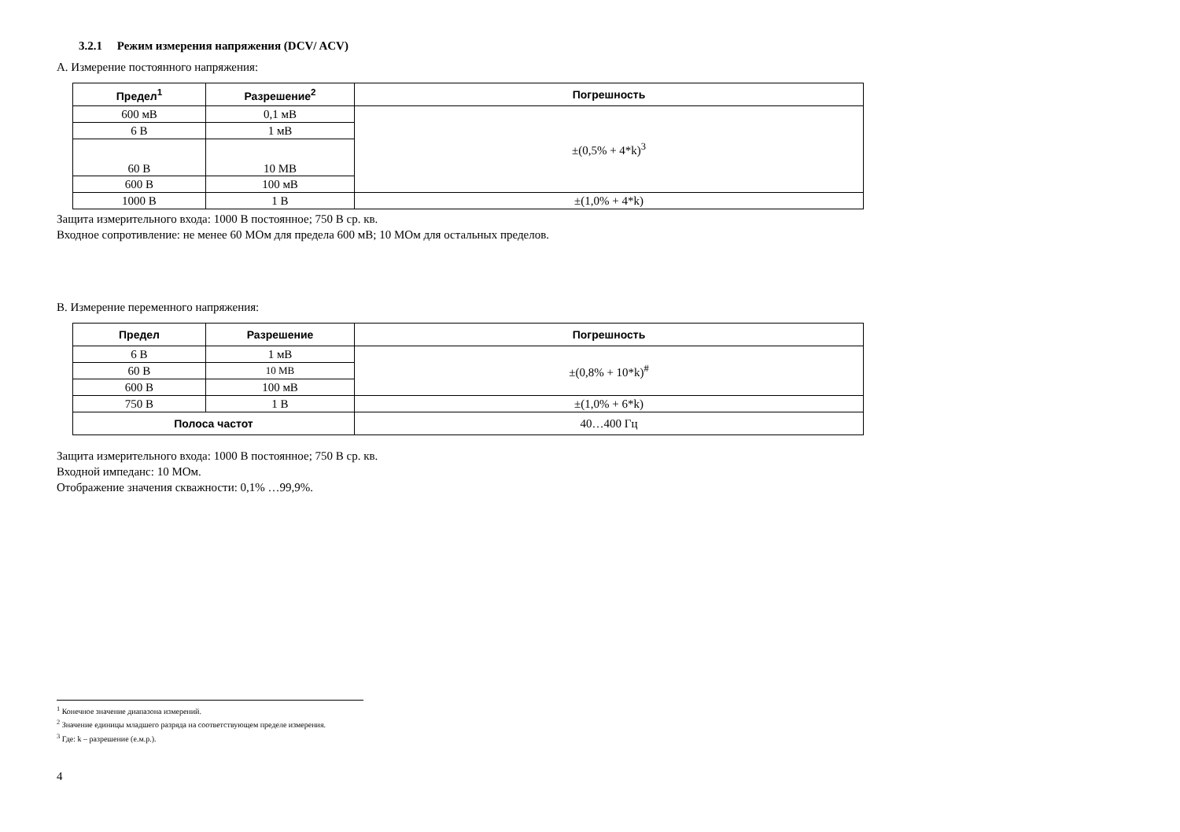3.2.1 Режим измерения напряжения (DCV/ ACV)
А. Измерение постоянного напряжения:
| Предел<sup>1</sup> | Разрешение<sup>2</sup> | Погрешность |
| --- | --- | --- |
| 600 мВ | 0,1 мВ | ±(0,5% + 4*k)<sup>3</sup> |
| 6 В | 1 мВ | |
| 60 В | 10 МВ | |
| 600 В | 100 мВ | |
| 1000 В | 1 В | ±(1,0% + 4*k) |
Защита измерительного входа: 1000 В постоянное; 750 В ср. кв.
Входное сопротивление: не менее 60 МОм для предела 600 мВ; 10 МОм для остальных пределов.
В. Измерение переменного напряжения:
| Предел | Разрешение | Погрешность |
| --- | --- | --- |
| 6 В | 1 мВ | ±(0,8% + 10*k)<sup>#</sup> |
| 60 В | 10 МВ | |
| 600 В | 100 мВ | |
| 750 В | 1 В | ±(1,0% + 6*k) |
| Полоса частот | | 40…400 Гц |
Защита измерительного входа: 1000 В постоянное; 750 В ср. кв.
Входной импеданс: 10 МОм.
Отображение значения скважности: 0,1% …99,9%.
<sup>1</sup> Конечное значение диапазона измерений.
<sup>2</sup> Значение единицы младшего разряда на соответствующем пределе измерения.
<sup>3</sup> Где: k – разрешение (е.м.р.).
4